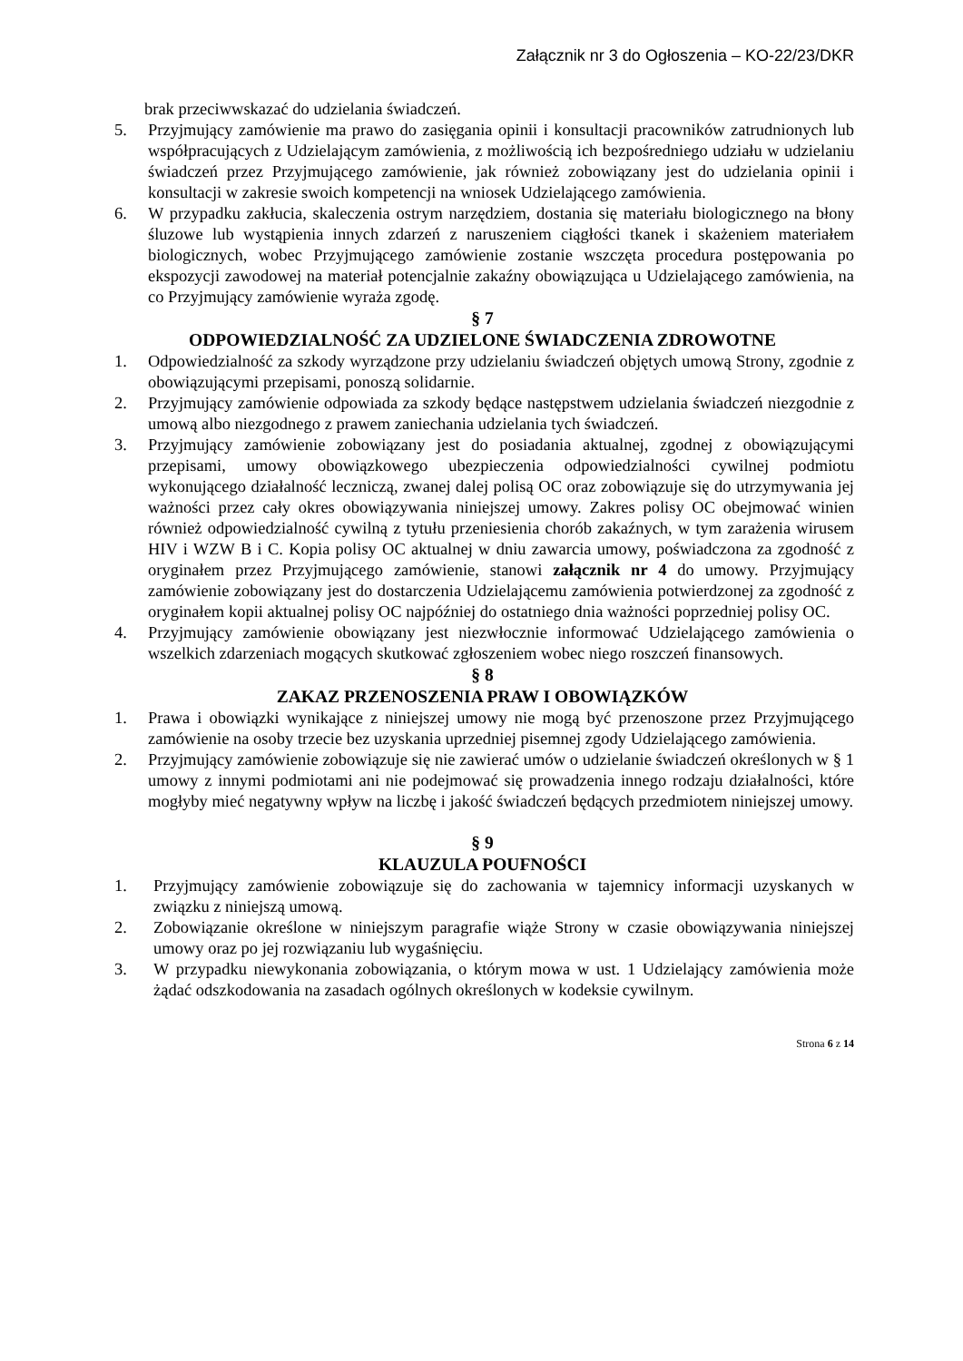Załącznik nr 3 do Ogłoszenia – KO-22/23/DKR
brak przeciwwskazać do udzielania świadczeń.
5. Przyjmujący zamówienie ma prawo do zasięgania opinii i konsultacji pracowników zatrudnionych lub współpracujących z Udzielającym zamówienia, z możliwością ich bezpośredniego udziału w udzielaniu świadczeń przez Przyjmującego zamówienie, jak również zobowiązany jest do udzielania opinii i konsultacji w zakresie swoich kompetencji na wniosek Udzielającego zamówienia.
6. W przypadku zakłucia, skaleczenia ostrym narzędziem, dostania się materiału biologicznego na błony śluzowe lub wystąpienia innych zdarzeń z naruszeniem ciągłości tkanek i skażeniem materiałem biologicznych, wobec Przyjmującego zamówienie zostanie wszczęta procedura postępowania po ekspozycji zawodowej na materiał potencjalnie zakaźny obowiązująca u Udzielającego zamówienia, na co Przyjmujący zamówienie wyraża zgodę.
§ 7
ODPOWIEDZIALNOŚĆ ZA UDZIELONE ŚWIADCZENIA ZDROWOTNE
1. Odpowiedzialność za szkody wyrządzone przy udzielaniu świadczeń objętych umową Strony, zgodnie z obowiązującymi przepisami, ponoszą solidarnie.
2. Przyjmujący zamówienie odpowiada za szkody będące następstwem udzielania świadczeń niezgodnie z umową albo niezgodnego z prawem zaniechania udzielania tych świadczeń.
3. Przyjmujący zamówienie zobowiązany jest do posiadania aktualnej, zgodnej z obowiązującymi przepisami, umowy obowiązkowego ubezpieczenia odpowiedzialności cywilnej podmiotu wykonującego działalność leczniczą, zwanej dalej polisą OC oraz zobowiązuje się do utrzymywania jej ważności przez cały okres obowiązywania niniejszej umowy. Zakres polisy OC obejmować winien również odpowiedzialność cywilną z tytułu przeniesienia chorób zakaźnych, w tym zarażenia wirusem HIV i WZW B i C. Kopia polisy OC aktualnej w dniu zawarcia umowy, poświadczona za zgodność z oryginałem przez Przyjmującego zamówienie, stanowi załącznik nr 4 do umowy. Przyjmujący zamówienie zobowiązany jest do dostarczenia Udzielającemu zamówienia potwierdzonej za zgodność z oryginałem kopii aktualnej polisy OC najpóźniej do ostatniego dnia ważności poprzedniej polisy OC.
4. Przyjmujący zamówienie obowiązany jest niezwłocznie informować Udzielającego zamówienia o wszelkich zdarzeniach mogących skutkować zgłoszeniem wobec niego roszczeń finansowych.
§ 8
ZAKAZ PRZENOSZENIA PRAW I OBOWIĄZKÓW
1. Prawa i obowiązki wynikające z niniejszej umowy nie mogą być przenoszone przez Przyjmującego zamówienie na osoby trzecie bez uzyskania uprzedniej pisemnej zgody Udzielającego zamówienia.
2. Przyjmujący zamówienie zobowiązuje się nie zawierać umów o udzielanie świadczeń określonych w § 1 umowy z innymi podmiotami ani nie podejmować się prowadzenia innego rodzaju działalności, które mogłyby mieć negatywny wpływ na liczbę i jakość świadczeń będących przedmiotem niniejszej umowy.
§ 9
KLAUZULA POUFNOŚCI
1. Przyjmujący zamówienie zobowiązuje się do zachowania w tajemnicy informacji uzyskanych w związku z niniejszą umową.
2. Zobowiązanie określone w niniejszym paragrafie wiąże Strony w czasie obowiązywania niniejszej umowy oraz po jej rozwiązaniu lub wygaśnięciu.
3. W przypadku niewykonania zobowiązania, o którym mowa w ust. 1 Udzielający zamówienia może żądać odszkodowania na zasadach ogólnych określonych w kodeksie cywilnym.
Strona 6 z 14